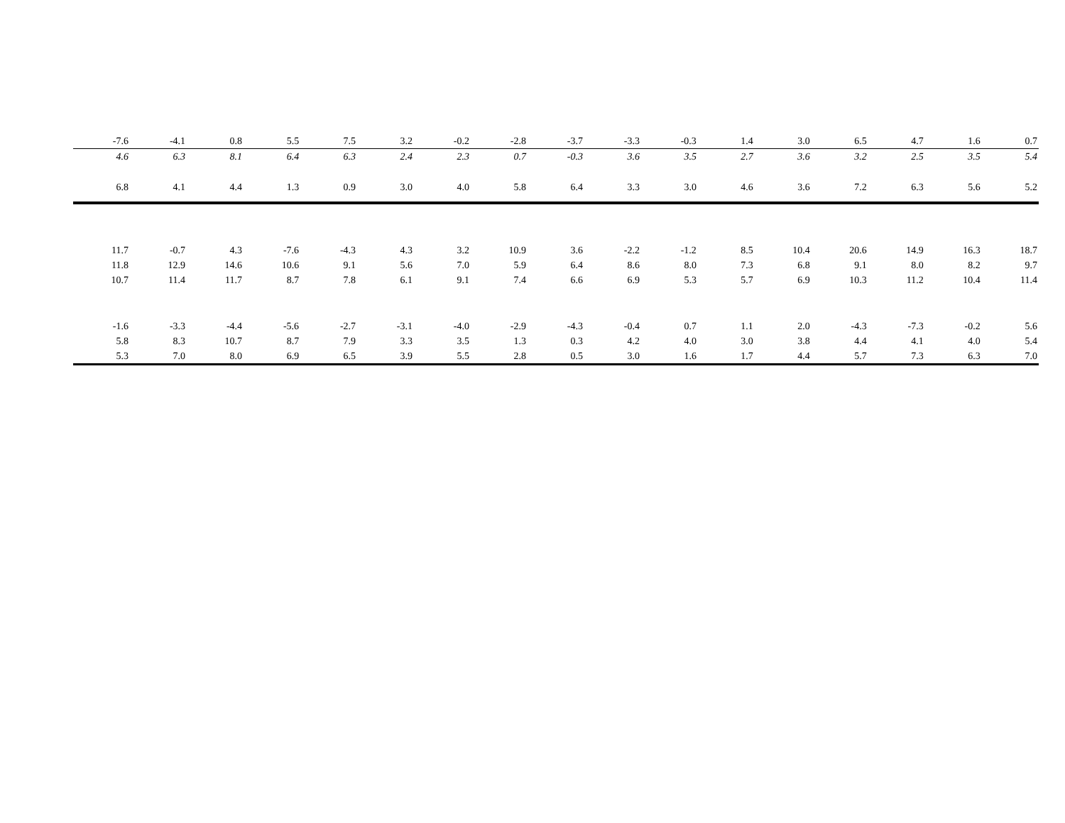| -7.6 | -4.1 | 0.8 | 5.5 | 7.5 | 3.2 | -0.2 | -2.8 | -3.7 | -3.3 | -0.3 | 1.4 | 3.0 | 6.5 | 4.7 | 1.6 | 0.7 |
| 4.6 | 6.3 | 8.1 | 6.4 | 6.3 | 2.4 | 2.3 | 0.7 | -0.3 | 3.6 | 3.5 | 2.7 | 3.6 | 3.2 | 2.5 | 3.5 | 5.4 |
| 6.8 | 4.1 | 4.4 | 1.3 | 0.9 | 3.0 | 4.0 | 5.8 | 6.4 | 3.3 | 3.0 | 4.6 | 3.6 | 7.2 | 6.3 | 5.6 | 5.2 |
| 11.7 | -0.7 | 4.3 | -7.6 | -4.3 | 4.3 | 3.2 | 10.9 | 3.6 | -2.2 | -1.2 | 8.5 | 10.4 | 20.6 | 14.9 | 16.3 | 18.7 |
| 11.8 | 12.9 | 14.6 | 10.6 | 9.1 | 5.6 | 7.0 | 5.9 | 6.4 | 8.6 | 8.0 | 7.3 | 6.8 | 9.1 | 8.0 | 8.2 | 9.7 |
| 10.7 | 11.4 | 11.7 | 8.7 | 7.8 | 6.1 | 9.1 | 7.4 | 6.6 | 6.9 | 5.3 | 5.7 | 6.9 | 10.3 | 11.2 | 10.4 | 11.4 |
| -1.6 | -3.3 | -4.4 | -5.6 | -2.7 | -3.1 | -4.0 | -2.9 | -4.3 | -0.4 | 0.7 | 1.1 | 2.0 | -4.3 | -7.3 | -0.2 | 5.6 |
| 5.8 | 8.3 | 10.7 | 8.7 | 7.9 | 3.3 | 3.5 | 1.3 | 0.3 | 4.2 | 4.0 | 3.0 | 3.8 | 4.4 | 4.1 | 4.0 | 5.4 |
| 5.3 | 7.0 | 8.0 | 6.9 | 6.5 | 3.9 | 5.5 | 2.8 | 0.5 | 3.0 | 1.6 | 1.7 | 4.4 | 5.7 | 7.3 | 6.3 | 7.0 |